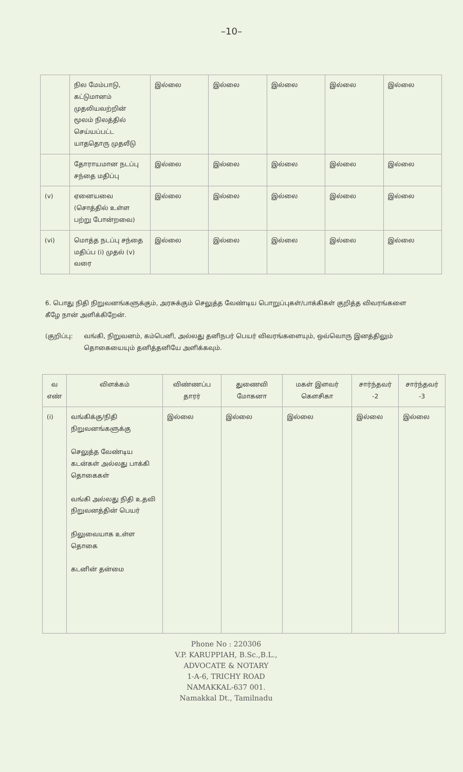–10–
| | நில மேம்பாடு, கட்டுமானம் முதலியவற்றின் மூலம் நிலத்தில் செய்யப்பட்ட யாததொரு முதலீடு | இல்லை | இல்லை | இல்லை | இல்லை | இல்லை |
| | தோராயமான நடப்பு சந்தை மதிப்பு | இல்லை | இல்லை | இல்லை | இல்லை | இல்லை |
| (v) | ஏனையவை (சொத்தில் உள்ள பற்று போன்றவை) | இல்லை | இல்லை | இல்லை | இல்லை | இல்லை |
| (vi) | மொத்த நடப்பு சந்தை மதிப்ப (i) முதல் (v) வரை | இல்லை | இல்லை | இல்லை | இல்லை | இல்லை |
6. பொது நிதி நிறுவனங்களுக்கும், அரசுக்கும் செலுத்த வேண்டிய பொறுப்புகள்/பாக்கிகள் குறித்த விவரங்களை கீழே நான் அளிக்கிறேன்.
(குறிப்பு: வங்கி, நிறுவனம், கம்பெனி, அல்லது தனிநபர் பெயர் விவரங்களையும், ஒவ்வொரு இனத்திலும் தொகையையும் தனித்தனியே அளிக்கவும்.
| வ எண் | விளக்கம் | விண்ணப்ப தாரர் | துணைவி மோகனா | மகள் இளவர் கௌசிகா | சார்ந்தவர் -2 | சார்ந்தவர் -3 |
| --- | --- | --- | --- | --- | --- | --- |
| (i) | வங்கிக்கு/நிதி நிறுவனங்களுக்கு செலுத்த வேண்டிய கடன்கள் அல்லது பாக்கி தொகைகள் வங்கி அல்லது நிதி உதவி நிறுவனத்தின் பெயர் நிலுவையாக உள்ள தொகை கடனின் தன்மை | இல்லை | இல்லை | இல்லை | இல்லை | இல்லை |
Phone No : 220306
V.P. KARUPPIAH, B.Sc.,B.L.,
ADVOCATE & NOTARY
1-A-6, TRICHY ROAD
NAMAKKAL-637 001.
Namakkal Dt., Tamilnadu